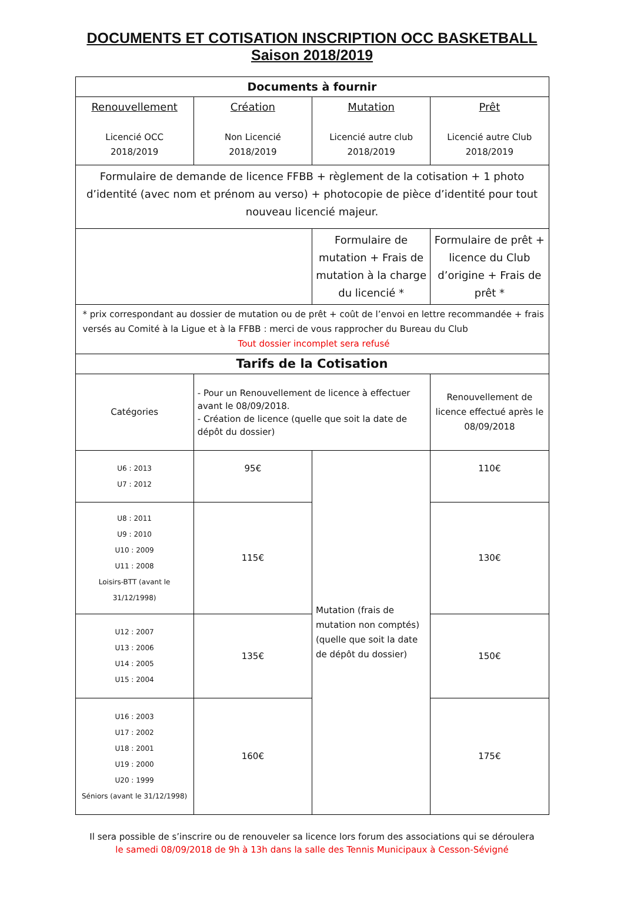DOCUMENTS ET COTISATION INSCRIPTION OCC BASKETBALL
Saison 2018/2019
| Documents à fournir | | | |
| --- | --- | --- | --- |
| Renouvellement Licencié OCC 2018/2019 | Création Non Licencié 2018/2019 | Mutation Licencié autre club 2018/2019 | Prêt Licencié autre Club 2018/2019 |
| Formulaire de demande de licence FFBB + règlement de la cotisation + 1 photo d’identité (avec nom et prénom au verso) + photocopie de pièce d’identité pour tout nouveau licencié majeur. | | | |
| | | Formulaire de mutation + Frais de mutation à la charge du licencié * | Formulaire de prêt + licence du Club d’origine + Frais de prêt * |
| * prix correspondant au dossier de mutation ou de prêt + coût de l’envoi en lettre recommandée + frais versés au Comité à la Ligue et à la FFBB : merci de vous rapprocher du Bureau du Club Tout dossier incomplet sera refusé | | | |
| Tarifs de la Cotisation | | | |
| Catégories | - Pour un Renouvellement de licence à effectuer avant le 08/09/2018. - Création de licence (quelle que soit la date de dépôt du dossier) | | Renouvellement de licence effectué après le 08/09/2018 |
| U6 : 2013 U7 : 2012 | 95€ | Mutation (frais de mutation non comptés) (quelle que soit la date de dépôt du dossier) | 110€ |
| U8 : 2011 U9 : 2010 U10 : 2009 U11 : 2008 Loisirs-BTT (avant le 31/12/1998) | 115€ | | 130€ |
| U12 : 2007 U13 : 2006 U14 : 2005 U15 : 2004 | 135€ | | 150€ |
| U16 : 2003 U17 : 2002 U18 : 2001 U19 : 2000 U20 : 1999 Séniors (avant le 31/12/1998) | 160€ | | 175€ |
Il sera possible de s’inscrire ou de renouveler sa licence lors forum des associations qui se déroulera
le samedi 08/09/2018 de 9h à 13h dans la salle des Tennis Municipaux à Cesson-Sévigné